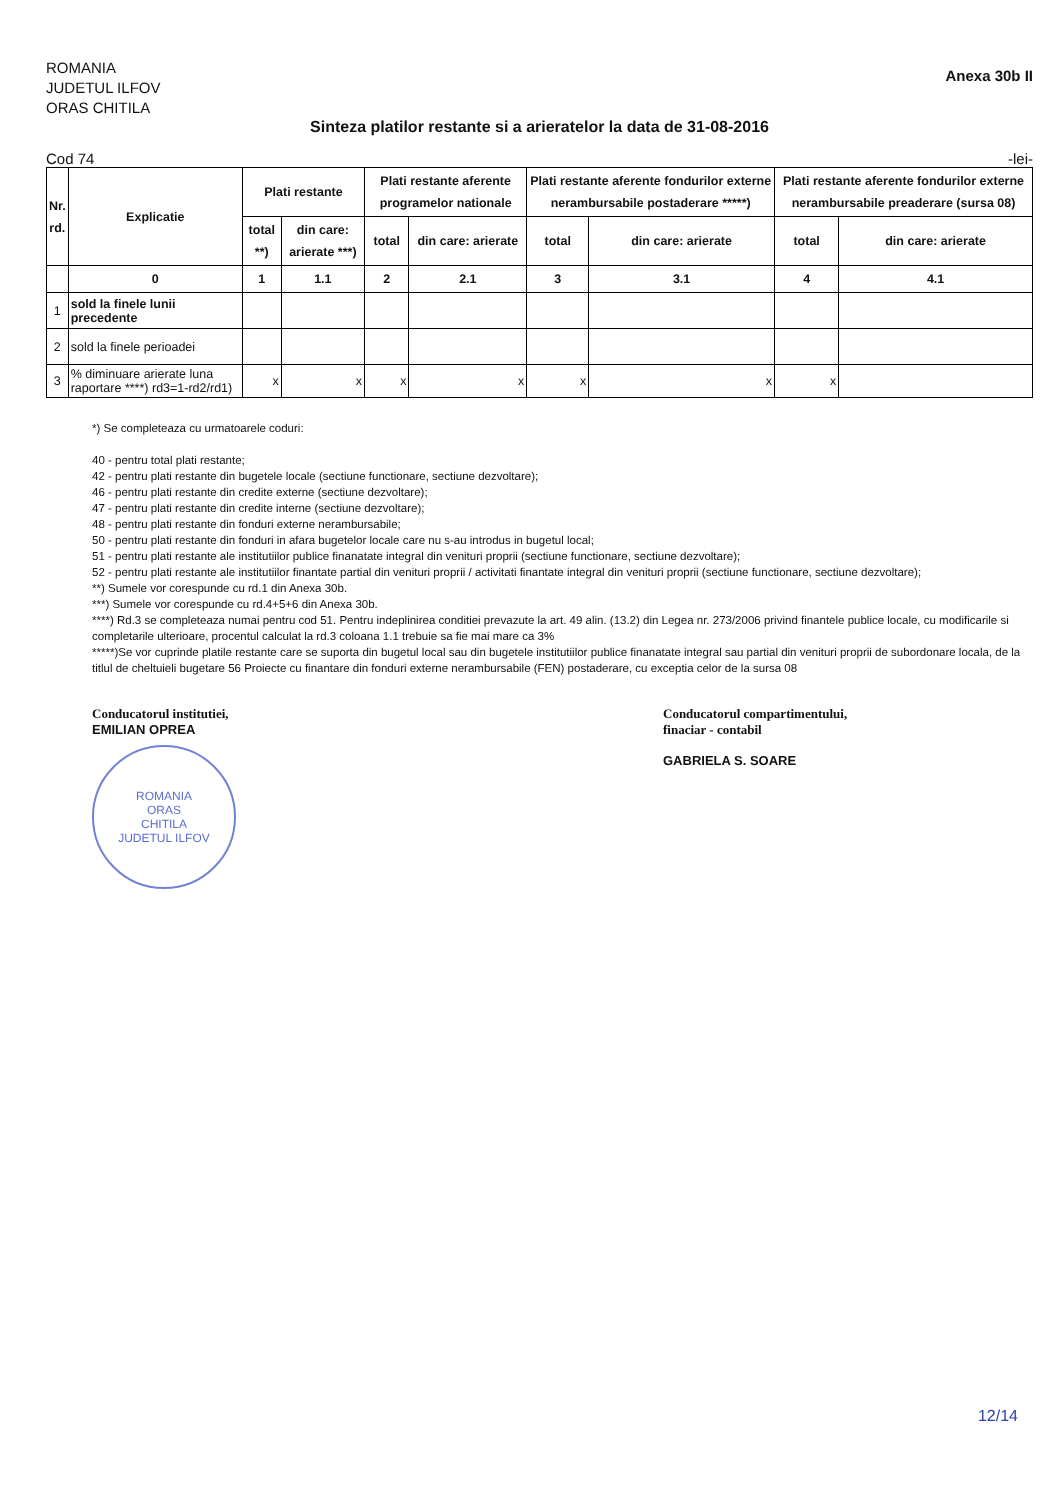ROMANIA
JUDETUL ILFOV
ORAS CHITILA
Anexa 30b II
Sinteza platilor restante si a arieratelor la data de 31-08-2016
Cod 74 -lei-
| Nr. rd. | Explicatie | Plati restante | | Plati restante aferente programelor nationale | | Plati restante aferente fondurilor externe nerambursabile postaderare *****) | | Plati restante aferente fondurilor externe nerambursabile preaderare (sursa 08) | |
| --- | --- | --- | --- | --- | --- | --- | --- | --- | --- |
| | | total **) | din care: arierate ***) | total | din care: arierate | total | din care: arierate | total | din care: arierate |
| | 0 | 1 | 1.1 | 2 | 2.1 | 3 | 3.1 | 4 | 4.1 |
| 1 | sold la finele lunii precedente | | | | | | | | |
| 2 | sold la finele perioadei | | | | | | | | |
| 3 | % diminuare arierate luna raportare ****) rd3=1-rd2/rd1) | x | x | x | x | x | x | x | |
*) Se completeaza cu urmatoarele coduri:
40 - pentru total plati restante;
42 - pentru plati restante din bugetele locale (sectiune functionare, sectiune dezvoltare);
46 - pentru plati restante din credite externe (sectiune dezvoltare);
47 - pentru plati restante din credite interne (sectiune dezvoltare);
48 - pentru plati restante din fonduri externe nerambursabile;
50 - pentru plati restante din fonduri in afara bugetelor locale care nu s-au introdus in bugetul local;
51 - pentru plati restante ale institutiilor publice finanatate integral din venituri proprii (sectiune functionare, sectiune dezvoltare);
52 - pentru plati restante ale institutiilor finantate partial din venituri proprii / activitati finantate integral din venituri proprii (sectiune functionare, sectiune dezvoltare);
**) Sumele vor corespunde cu rd.1 din Anexa 30b.
***) Sumele vor corespunde cu rd.4+5+6 din Anexa 30b.
****) Rd.3 se completeaza numai pentru cod 51. Pentru indeplinirea conditiei prevazute la art. 49 alin. (13.2) din Legea nr. 273/2006 privind finantele publice locale, cu modificarile si completarile ulterioare, procentul calculat la rd.3 coloana 1.1 trebuie sa fie mai mare ca 3%
*****)Se vor cuprinde platile restante care se suporta din bugetul local sau din bugetele institutiilor publice finanatate integral sau partial din venituri proprii de subordonare locala, de la titlul de cheltuieli bugetare 56 Proiecte cu finantare din fonduri externe nerambursabile (FEN) postaderare, cu exceptia celor de la sursa 08
Conducatorul institutiei,
EMILIAN OPREA
ROMANIA
ORAS
CHITILA
JUDETUL ILFOV
Conducatorul compartimentului,
finaciar - contabil
GABRIELA S. SOARE
12/14